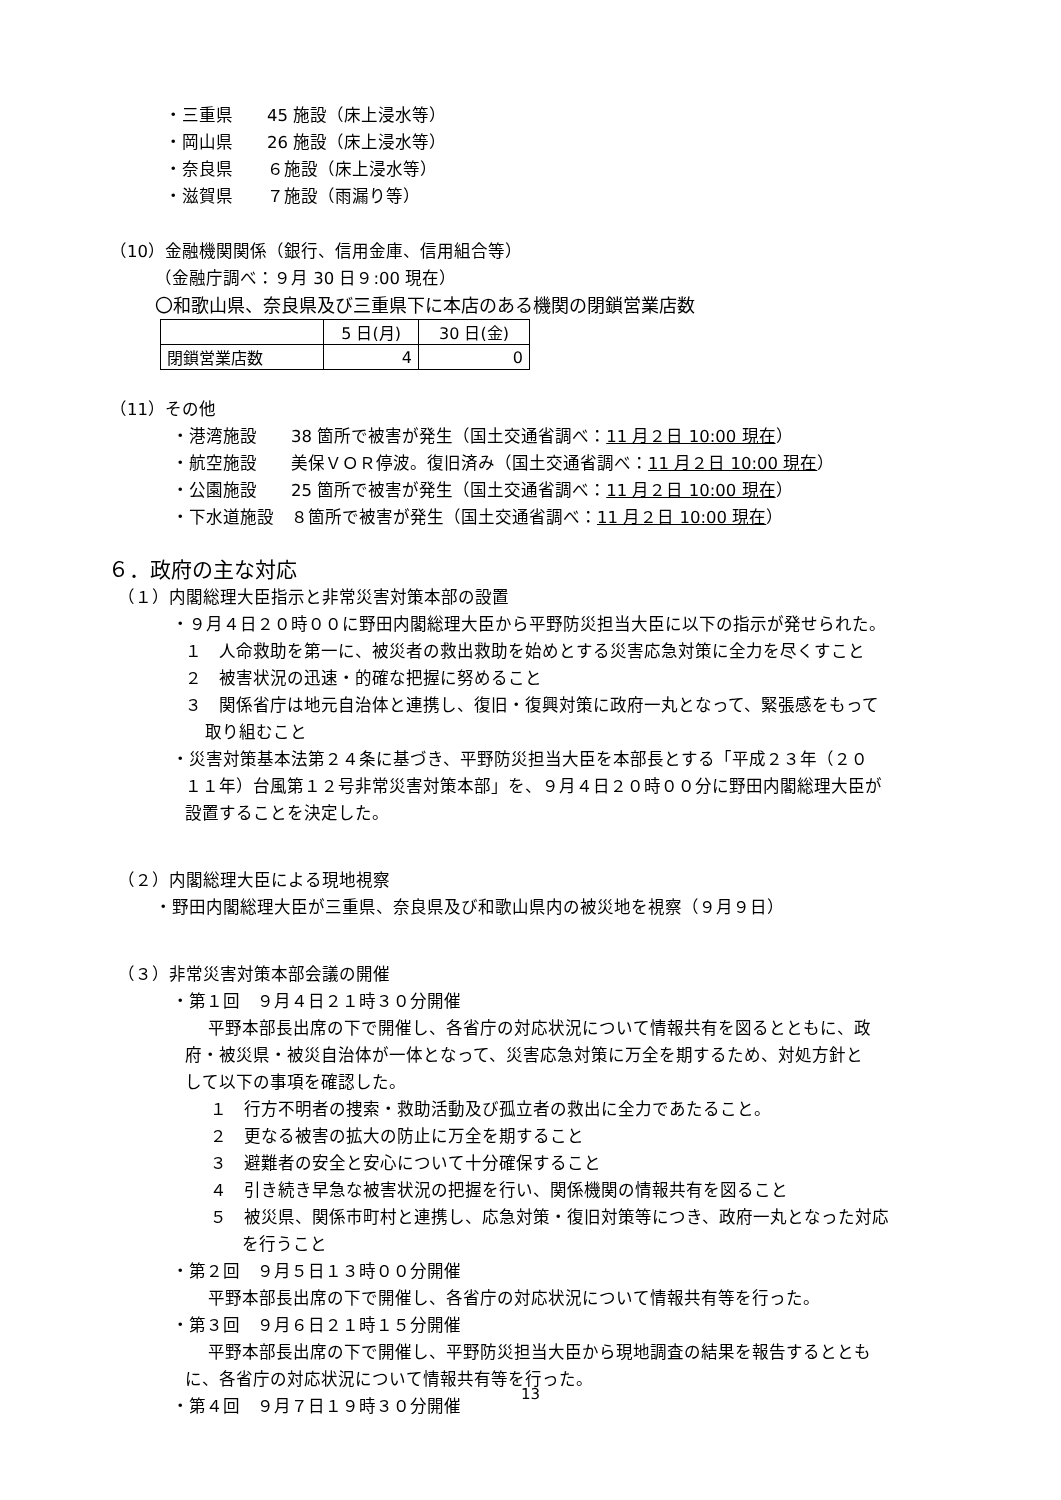・三重県　　45 施設（床上浸水等）
・岡山県　　26 施設（床上浸水等）
・奈良県　　６施設（床上浸水等）
・滋賀県　　７施設（雨漏り等）
（10）金融機関関係（銀行、信用金庫、信用組合等）
（金融庁調べ：９月 30 日９:00 現在）
〇和歌山県、奈良県及び三重県下に本店のある機関の閉鎖営業店数
| | 5 日(月) | 30 日(金) |
| 閉鎖営業店数 | 4 | 0 |
（11）その他
・港湾施設　　38 箇所で被害が発生（国土交通省調べ：11 月２日 10:00 現在）
・航空施設　　美保ＶＯＲ停波。復旧済み（国土交通省調べ：11 月２日 10:00 現在）
・公園施設　　25 箇所で被害が発生（国土交通省調べ：11 月２日 10:00 現在）
・下水道施設　８箇所で被害が発生（国土交通省調べ：11 月２日 10:00 現在）
６．政府の主な対応
（１）内閣総理大臣指示と非常災害対策本部の設置
・９月４日２０時００に野田内閣総理大臣から平野防災担当大臣に以下の指示が発せられた。
１　人命救助を第一に、被災者の救出救助を始めとする災害応急対策に全力を尽くすこと
２　被害状況の迅速・的確な把握に努めること
３　関係省庁は地元自治体と連携し、復旧・復興対策に政府一丸となって、緊張感をもって
取り組むこと
・災害対策基本法第２４条に基づき、平野防災担当大臣を本部長とする「平成２３年（２０
１１年）台風第１２号非常災害対策本部」を、９月４日２０時００分に野田内閣総理大臣が
設置することを決定した。
（２）内閣総理大臣による現地視察
・野田内閣総理大臣が三重県、奈良県及び和歌山県内の被災地を視察（９月９日）
（３）非常災害対策本部会議の開催
・第１回　９月４日２１時３０分開催
平野本部長出席の下で開催し、各省庁の対応状況について情報共有を図るとともに、政
府・被災県・被災自治体が一体となって、災害応急対策に万全を期するため、対処方針と
して以下の事項を確認した。
１　行方不明者の捜索・救助活動及び孤立者の救出に全力であたること。
２　更なる被害の拡大の防止に万全を期すること
３　避難者の安全と安心について十分確保すること
４　引き続き早急な被害状況の把握を行い、関係機関の情報共有を図ること
５　被災県、関係市町村と連携し、応急対策・復旧対策等につき、政府一丸となった対応
を行うこと
・第２回　９月５日１３時００分開催
平野本部長出席の下で開催し、各省庁の対応状況について情報共有等を行った。
・第３回　９月６日２１時１５分開催
平野本部長出席の下で開催し、平野防災担当大臣から現地調査の結果を報告するととも
に、各省庁の対応状況について情報共有等を行った。
・第４回　９月７日１９時３０分開催
13